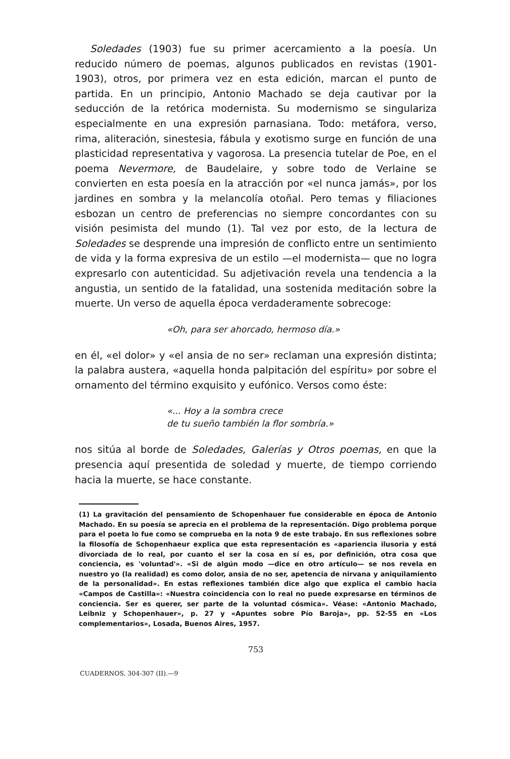Soledades (1903) fue su primer acercamiento a la poesía. Un reducido número de poemas, algunos publicados en revistas (1901-1903), otros, por primera vez en esta edición, marcan el punto de partida. En un principio, Antonio Machado se deja cautivar por la seducción de la retórica modernista. Su modernismo se singulariza especialmente en una expresión parnasiana. Todo: metáfora, verso, rima, aliteración, sinestesia, fábula y exotismo surge en función de una plasticidad representativa y vagorosa. La presencia tutelar de Poe, en el poema Nevermore, de Baudelaire, y sobre todo de Verlaine se convierten en esta poesía en la atracción por «el nunca jamás», por los jardines en sombra y la melancolía otoñal. Pero temas y filiaciones esbozan un centro de preferencias no siempre concordantes con su visión pesimista del mundo (1). Tal vez por esto, de la lectura de Soledades se desprende una impresión de conflicto entre un sentimiento de vida y la forma expresiva de un estilo —el modernista— que no logra expresarlo con autenticidad. Su adjetivación revela una tendencia a la angustia, un sentido de la fatalidad, una sostenida meditación sobre la muerte. Un verso de aquella época verdaderamente sobrecoge:
«Oh, para ser ahorcado, hermoso día.»
en él, «el dolor» y «el ansia de no ser» reclaman una expresión distinta; la palabra austera, «aquella honda palpitación del espíritu» por sobre el ornamento del término exquisito y eufónico. Versos como éste:
«... Hoy a la sombra crece
de tu sueño también la flor sombría.»
nos sitúa al borde de Soledades, Galerías y Otros poemas, en que la presencia aquí presentida de soledad y muerte, de tiempo corriendo hacia la muerte, se hace constante.
(1) La gravitación del pensamiento de Schopenhauer fue considerable en época de Antonio Machado. En su poesía se aprecia en el problema de la representación. Digo problema porque para el poeta lo fue como se comprueba en la nota 9 de este trabajo. En sus reflexiones sobre la filosofía de Schopenhaeur explica que esta representación es «apariencia ilusoria y está divorciada de lo real, por cuanto el ser la cosa en sí es, por definición, otra cosa que conciencia, es 'voluntad'». «Si de algún modo —dice en otro artículo— se nos revela en nuestro yo (la realidad) es como dolor, ansia de no ser, apetencia de nirvana y aniquilamiento de la personalidad». En estas reflexiones también dice algo que explica el cambio hacia «Campos de Castilla»: «Nuestra coincidencia con lo real no puede expresarse en términos de conciencia. Ser es querer, ser parte de la voluntad cósmica». Véase: «Antonio Machado, Leibniz y Schopenhauer», p. 27 y «Apuntes sobre Pío Baroja», pp. 52-55 en «Los complementarios», Losada, Buenos Aires, 1957.
753
CUADERNOS. 304-307 (II).—9